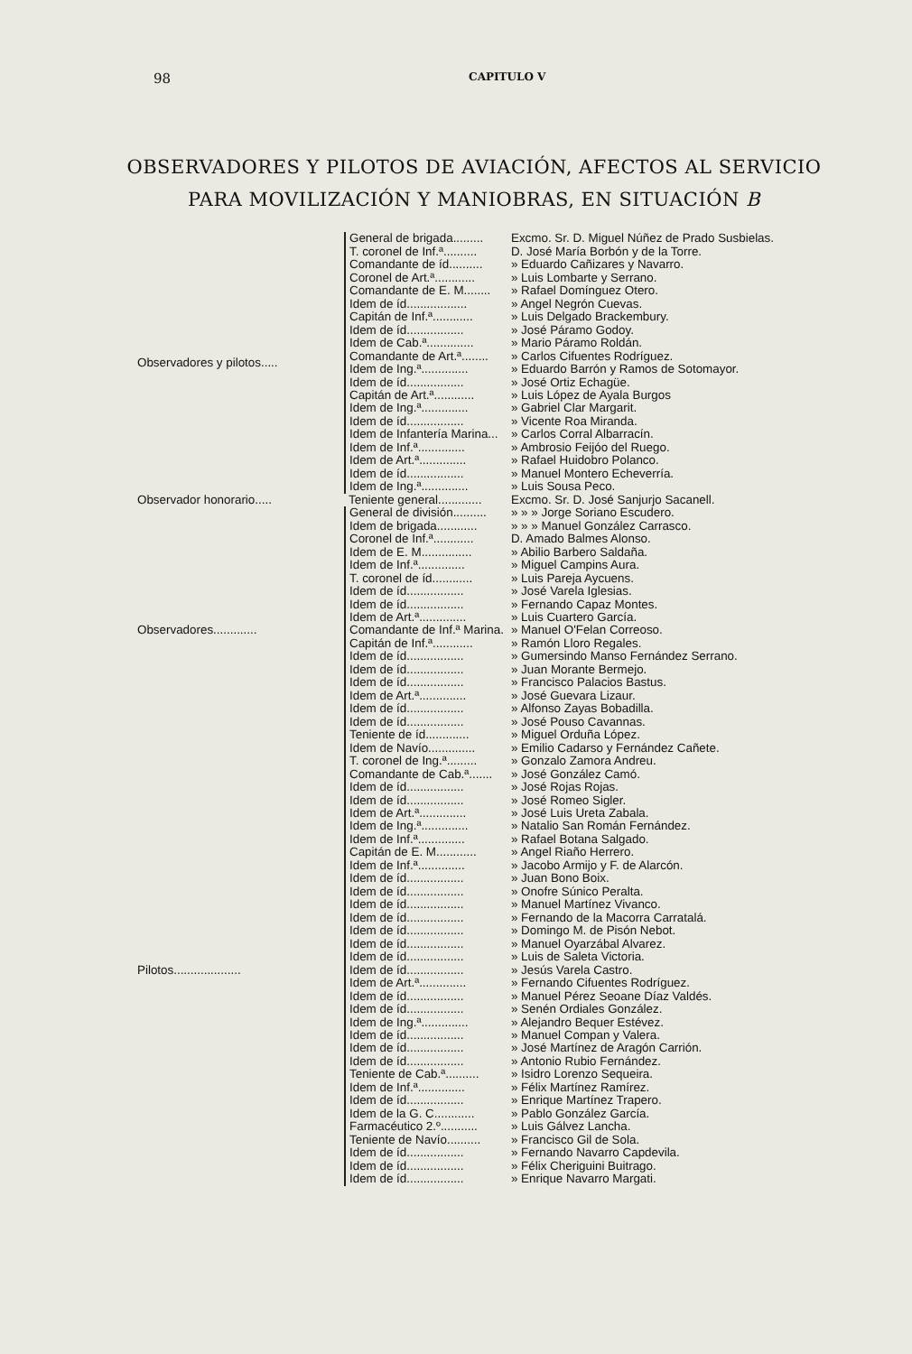98 CAPITULO V
OBSERVADORES Y PILOTOS DE AVIACIÓN, AFECTOS AL SERVICIO
PARA MOVILIZACIÓN Y MANIOBRAS, EN SITUACIÓN B
| Observadores y pilotos..... | General de brigada......... | Excmo. Sr. D. Miguel Núñez de Prado Susbielas. |
| | T. coronel de Inf.ª.......... | D. José María Borbón y de la Torre. |
| | Comandante de íd.......... | » Eduardo Cañizares y Navarro. |
| | Coronel de Art.ª............ | » Luis Lombarte y Serrano. |
| | Comandante de E. M........ | » Rafael Domínguez Otero. |
| | Idem de íd.................. | » Angel Negrón Cuevas. |
| | Capitán de Inf.ª............ | » Luis Delgado Brackembury. |
| | Idem de íd................. | » José Páramo Godoy. |
| | Idem de Cab.ª.............. | » Mario Páramo Roldán. |
| | Comandante de Art.ª........ | » Carlos Cifuentes Rodríguez. |
| | Idem de Ing.ª.............. | » Eduardo Barrón y Ramos de Sotomayor. |
| | Idem de íd................. | » José Ortiz Echagüe. |
| | Capitán de Art.ª............ | » Luis López de Ayala Burgos |
| | Idem de Ing.ª.............. | » Gabriel Clar Margarit. |
| | Idem de íd................. | » Vicente Roa Miranda. |
| | Idem de Infantería Marina... | » Carlos Corral Albarracín. |
| | Idem de Inf.ª.............. | » Ambrosio Feijóo del Ruego. |
| | Idem de Art.ª.............. | » Rafael Huidobro Polanco. |
| | Idem de íd................. | » Manuel Montero Echeverría. |
| | Idem de Ing.ª.............. | » Luis Sousa Peco. |
| Observador honorario..... | Teniente general............. | Excmo. Sr. D. José Sanjurjo Sacanell. |
| Observadores............. | General de división.......... | » » » Jorge Soriano Escudero. |
| | Idem de brigada............ | » » » Manuel González Carrasco. |
| | Coronel de Inf.ª............ | D. Amado Balmes Alonso. |
| | Idem de E. M............... | » Abilio Barbero Saldaña. |
| | Idem de Inf.ª.............. | » Miguel Campins Aura. |
| | T. coronel de íd............ | » Luis Pareja Aycuens. |
| | Idem de íd................. | » José Varela Iglesias. |
| | Idem de íd................. | » Fernando Capaz Montes. |
| | Idem de Art.ª.............. | » Luis Cuartero García. |
| | Comandante de Inf.ª Marina. | » Manuel O'Felan Correoso. |
| | Capitán de Inf.ª............ | » Ramón Lloro Regales. |
| | Idem de íd................. | » Gumersindo Manso Fernández Serrano. |
| | Idem de íd................. | » Juan Morante Bermejo. |
| | Idem de íd................. | » Francisco Palacios Bastus. |
| | Idem de Art.ª.............. | » José Guevara Lizaur. |
| | Idem de íd................. | » Alfonso Zayas Bobadilla. |
| | Idem de íd................. | » José Pouso Cavannas. |
| | Teniente de íd............. | » Miguel Orduña López. |
| | Idem de Navío.............. | » Emilio Cadarso y Fernández Cañete. |
| Pilotos.................... | T. coronel de Ing.ª......... | » Gonzalo Zamora Andreu. |
| | Comandante de Cab.ª....... | » José González Camó. |
| | Idem de íd................. | » José Rojas Rojas. |
| | Idem de íd................. | » José Romeo Sigler. |
| | Idem de Art.ª.............. | » José Luis Ureta Zabala. |
| | Idem de Ing.ª.............. | » Natalio San Román Fernández. |
| | Idem de Inf.ª.............. | » Rafael Botana Salgado. |
| | Capitán de E. M............ | » Angel Riaño Herrero. |
| | Idem de Inf.ª.............. | » Jacobo Armijo y F. de Alarcón. |
| | Idem de íd................. | » Juan Bono Boix. |
| | Idem de íd................. | » Onofre Súnico Peralta. |
| | Idem de íd................. | » Manuel Martínez Vivanco. |
| | Idem de íd................. | » Fernando de la Macorra Carratalá. |
| | Idem de íd................. | » Domingo M. de Pisón Nebot. |
| | Idem de íd................. | » Manuel Oyarzábal Alvarez. |
| | Idem de íd................. | » Luis de Saleta Victoria. |
| | Idem de íd................. | » Jesús Varela Castro. |
| | Idem de Art.ª.............. | » Fernando Cifuentes Rodríguez. |
| | Idem de íd................. | » Manuel Pérez Seoane Díaz Valdés. |
| | Idem de íd................. | » Senén Ordiales González. |
| | Idem de Ing.ª.............. | » Alejandro Bequer Estévez. |
| | Idem de íd................. | » Manuel Compan y Valera. |
| | Idem de íd................. | » José Martínez de Aragón Carrión. |
| | Idem de íd................. | » Antonio Rubio Fernández. |
| | Teniente de Cab.ª.......... | » Isidro Lorenzo Sequeira. |
| | Idem de Inf.ª.............. | » Félix Martínez Ramírez. |
| | Idem de íd................. | » Enrique Martínez Trapero. |
| | Idem de la G. C............ | » Pablo González García. |
| | Farmacéutico 2.º........... | » Luis Gálvez Lancha. |
| | Teniente de Navío.......... | » Francisco Gil de Sola. |
| | Idem de íd................. | » Fernando Navarro Capdevila. |
| | Idem de íd................. | » Félix Cheriguini Buitrago. |
| | Idem de íd................. | » Enrique Navarro Margati. |